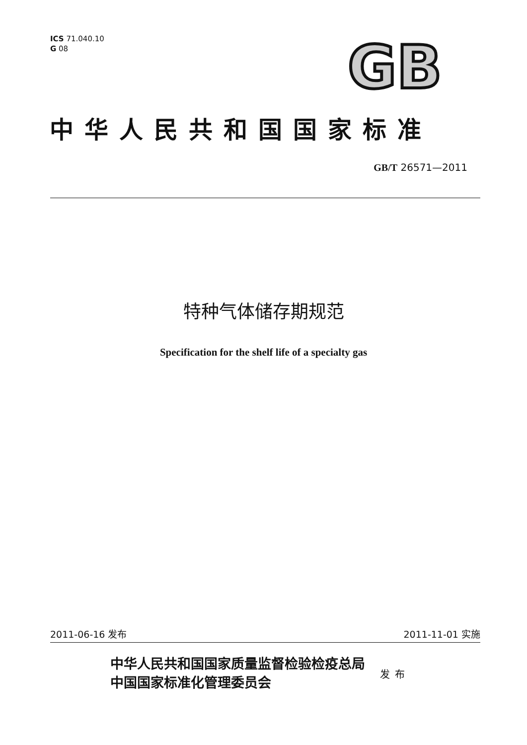ICS 71.040.10
G 08
GB
中华人民共和国国家标准
GB/T 26571—2011
特种气体储存期规范
Specification for the shelf life of a specialty gas
2011-06-16 发布 2011-11-01 实施
中华人民共和国国家质量监督检验检疫总局
中国国家标准化管理委员会
发布